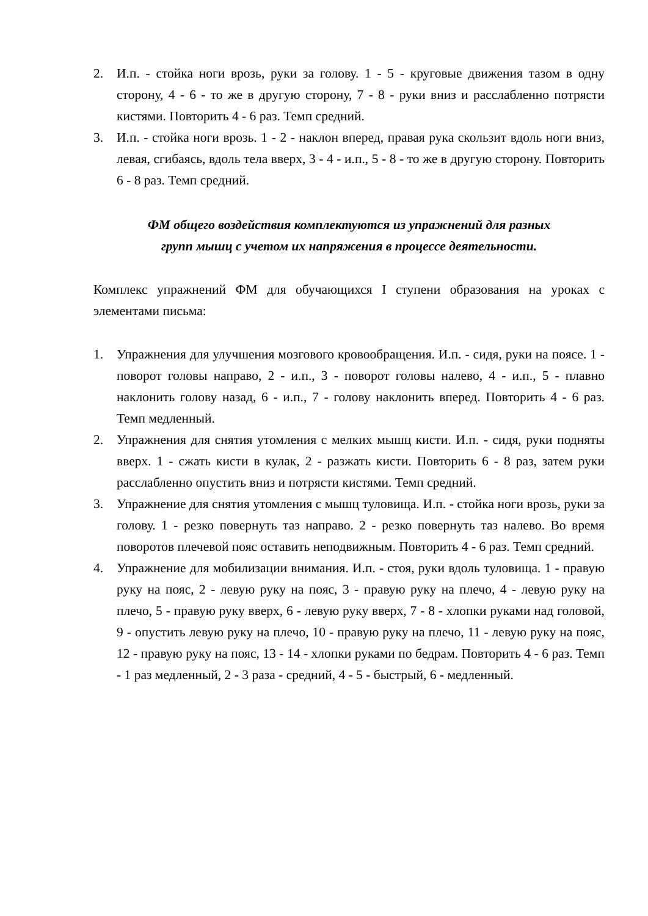2. И.п. - стойка ноги врозь, руки за голову. 1 - 5 - круговые движения тазом в одну сторону, 4 - 6 - то же в другую сторону, 7 - 8 - руки вниз и расслабленно потрясти кистями. Повторить 4 - 6 раз. Темп средний.
3. И.п. - стойка ноги врозь. 1 - 2 - наклон вперед, правая рука скользит вдоль ноги вниз, левая, сгибаясь, вдоль тела вверх, 3 - 4 - и.п., 5 - 8 - то же в другую сторону. Повторить 6 - 8 раз. Темп средний.
ФМ общего воздействия комплектуются из упражнений для разных
групп мышц с учетом их напряжения в процессе деятельности.
Комплекс упражнений ФМ для обучающихся I ступени образования на уроках с элементами письма:
1. Упражнения для улучшения мозгового кровообращения. И.п. - сидя, руки на поясе. 1 - поворот головы направо, 2 - и.п., 3 - поворот головы налево, 4 - и.п., 5 - плавно наклонить голову назад, 6 - и.п., 7 - голову наклонить вперед. Повторить 4 - 6 раз. Темп медленный.
2. Упражнения для снятия утомления с мелких мышц кисти. И.п. - сидя, руки подняты вверх. 1 - сжать кисти в кулак, 2 - разжать кисти. Повторить 6 - 8 раз, затем руки расслабленно опустить вниз и потрясти кистями. Темп средний.
3. Упражнение для снятия утомления с мышц туловища. И.п. - стойка ноги врозь, руки за голову. 1 - резко повернуть таз направо. 2 - резко повернуть таз налево. Во время поворотов плечевой пояс оставить неподвижным. Повторить 4 - 6 раз. Темп средний.
4. Упражнение для мобилизации внимания. И.п. - стоя, руки вдоль туловища. 1 - правую руку на пояс, 2 - левую руку на пояс, 3 - правую руку на плечо, 4 - левую руку на плечо, 5 - правую руку вверх, 6 - левую руку вверх, 7 - 8 - хлопки руками над головой, 9 - опустить левую руку на плечо, 10 - правую руку на плечо, 11 - левую руку на пояс, 12 - правую руку на пояс, 13 - 14 - хлопки руками по бедрам. Повторить 4 - 6 раз. Темп - 1 раз медленный, 2 - 3 раза - средний, 4 - 5 - быстрый, 6 - медленный.